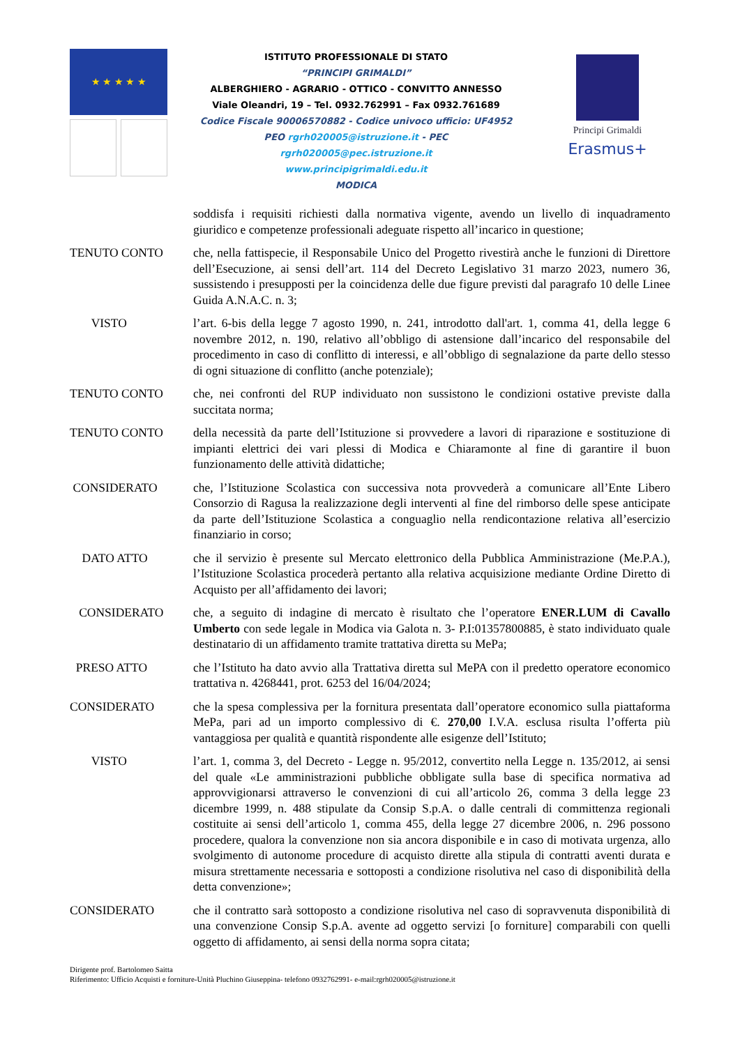★ ★ ★ ★ ★
ISTITUTO PROFESSIONALE DI STATO
“PRINCIPI GRIMALDI”
ALBERGHIERO - AGRARIO - OTTICO - CONVITTO ANNESSO
Viale Oleandri, 19 – Tel. 0932.762991 – Fax 0932.761689
Codice Fiscale 90006570882 - Codice univoco ufficio: UF4952
PEO rgrh020005@istruzione.it - PEC
rgrh020005@pec.istruzione.it
www.principigrimaldi.edu.it
MODICA
Principi Grimaldi
Erasmus+
soddisfa i requisiti richiesti dalla normativa vigente, avendo un livello di inquadramento giuridico e competenze professionali adeguate rispetto all’incarico in questione;
TENUTO CONTO che, nella fattispecie, il Responsabile Unico del Progetto rivestirà anche le funzioni di Direttore dell’Esecuzione, ai sensi dell’art. 114 del Decreto Legislativo 31 marzo 2023, numero 36, sussistendo i presupposti per la coincidenza delle due figure previsti dal paragrafo 10 delle Linee Guida A.N.A.C. n. 3;
VISTO l’art. 6-bis della legge 7 agosto 1990, n. 241, introdotto dall'art. 1, comma 41, della legge 6 novembre 2012, n. 190, relativo all’obbligo di astensione dall’incarico del responsabile del procedimento in caso di conflitto di interessi, e all’obbligo di segnalazione da parte dello stesso di ogni situazione di conflitto (anche potenziale);
TENUTO CONTO che, nei confronti del RUP individuato non sussistono le condizioni ostative previste dalla succitata norma;
TENUTO CONTO della necessità da parte dell’Istituzione si provvedere a lavori di riparazione e sostituzione di impianti elettrici dei vari plessi di Modica e Chiaramonte al fine di garantire il buon funzionamento delle attività didattiche;
CONSIDERATO che, l’Istituzione Scolastica con successiva nota provvederà a comunicare all’Ente Libero Consorzio di Ragusa la realizzazione degli interventi al fine del rimborso delle spese anticipate da parte dell’Istituzione Scolastica a conguaglio nella rendicontazione relativa all’esercizio finanziario in corso;
DATO ATTO che il servizio è presente sul Mercato elettronico della Pubblica Amministrazione (Me.P.A.), l’Istituzione Scolastica procederà pertanto alla relativa acquisizione mediante Ordine Diretto di Acquisto per all’affidamento dei lavori;
CONSIDERATO che, a seguito di indagine di mercato è risultato che l’operatore ENER.LUM di Cavallo Umberto con sede legale in Modica via Galota n. 3- P.I:01357800885, è stato individuato quale destinatario di un affidamento tramite trattativa diretta su MePa;
PRESO ATTO che l’Istituto ha dato avvio alla Trattativa diretta sul MePA con il predetto operatore economico trattativa n. 4268441, prot. 6253 del 16/04/2024;
CONSIDERATO che la spesa complessiva per la fornitura presentata dall’operatore economico sulla piattaforma MePa, pari ad un importo complessivo di €. 270,00 I.V.A. esclusa risulta l’offerta più vantaggiosa per qualità e quantità rispondente alle esigenze dell’Istituto;
VISTO l’art. 1, comma 3, del Decreto - Legge n. 95/2012, convertito nella Legge n. 135/2012, ai sensi del quale «Le amministrazioni pubbliche obbligate sulla base di specifica normativa ad approvvigionarsi attraverso le convenzioni di cui all’articolo 26, comma 3 della legge 23 dicembre 1999, n. 488 stipulate da Consip S.p.A. o dalle centrali di committenza regionali costituite ai sensi dell’articolo 1, comma 455, della legge 27 dicembre 2006, n. 296 possono procedere, qualora la convenzione non sia ancora disponibile e in caso di motivata urgenza, allo svolgimento di autonome procedure di acquisto dirette alla stipula di contratti aventi durata e misura strettamente necessaria e sottoposti a condizione risolutiva nel caso di disponibilità della detta convenzione»;
CONSIDERATO che il contratto sarà sottoposto a condizione risolutiva nel caso di sopravvenuta disponibilità di una convenzione Consip S.p.A. avente ad oggetto servizi [o forniture] comparabili con quelli oggetto di affidamento, ai sensi della norma sopra citata;
Dirigente prof. Bartolomeo Saitta
Riferimento: Ufficio Acquisti e forniture-Unità Pluchino Giuseppina- telefono 0932762991- e-mail:rgrh020005@istruzione.it